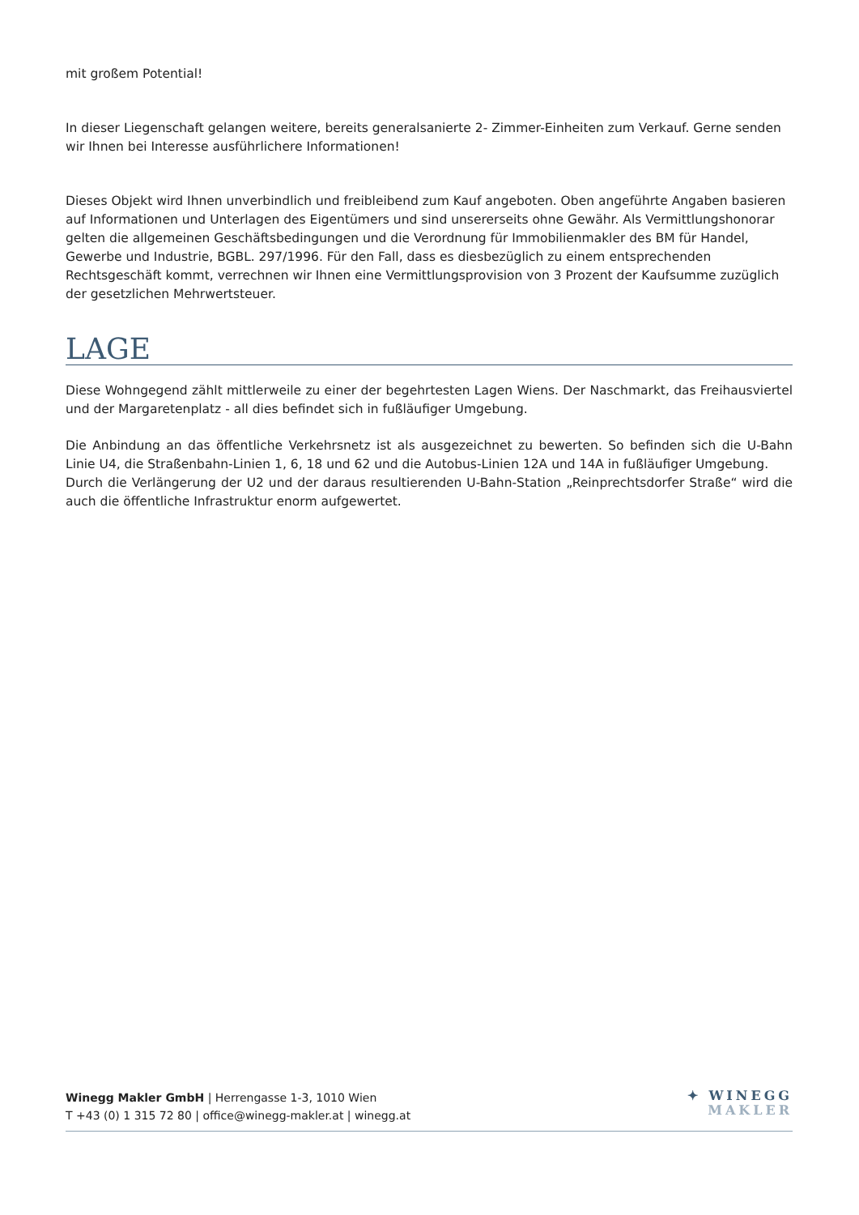mit großem Potential!
In dieser Liegenschaft gelangen weitere, bereits generalsanierte 2- Zimmer-Einheiten zum Verkauf. Gerne senden wir Ihnen bei Interesse ausführlichere Informationen!
Dieses Objekt wird Ihnen unverbindlich und freibleibend zum Kauf angeboten. Oben angeführte Angaben basieren auf Informationen und Unterlagen des Eigentümers und sind unsererseits ohne Gewähr. Als Vermittlungshonorar gelten die allgemeinen Geschäftsbedingungen und die Verordnung für Immobilienmakler des BM für Handel, Gewerbe und Industrie, BGBL. 297/1996. Für den Fall, dass es diesbezüglich zu einem entsprechenden Rechtsgeschäft kommt, verrechnen wir Ihnen eine Vermittlungsprovision von 3 Prozent der Kaufsumme zuzüglich der gesetzlichen Mehrwertsteuer.
LAGE
Diese Wohngegend zählt mittlerweile zu einer der begehrtesten Lagen Wiens. Der Naschmarkt, das Freihausviertel und der Margaretenplatz - all dies befindet sich in fußläufiger Umgebung.
Die Anbindung an das öffentliche Verkehrsnetz ist als ausgezeichnet zu bewerten. So befinden sich die U-Bahn Linie U4, die Straßenbahn-Linien 1, 6, 18 und 62 und die Autobus-Linien 12A und 14A in fußläufiger Umgebung.
Durch die Verlängerung der U2 und der daraus resultierenden U-Bahn-Station „Reinprechtsdorfer Straße“ wird die auch die öffentliche Infrastruktur enorm aufgewertet.
Winegg Makler GmbH | Herrengasse 1-3, 1010 Wien
T +43 (0) 1 315 72 80 | office@winegg-makler.at | winegg.at
✦ WINEGG
MAKLER